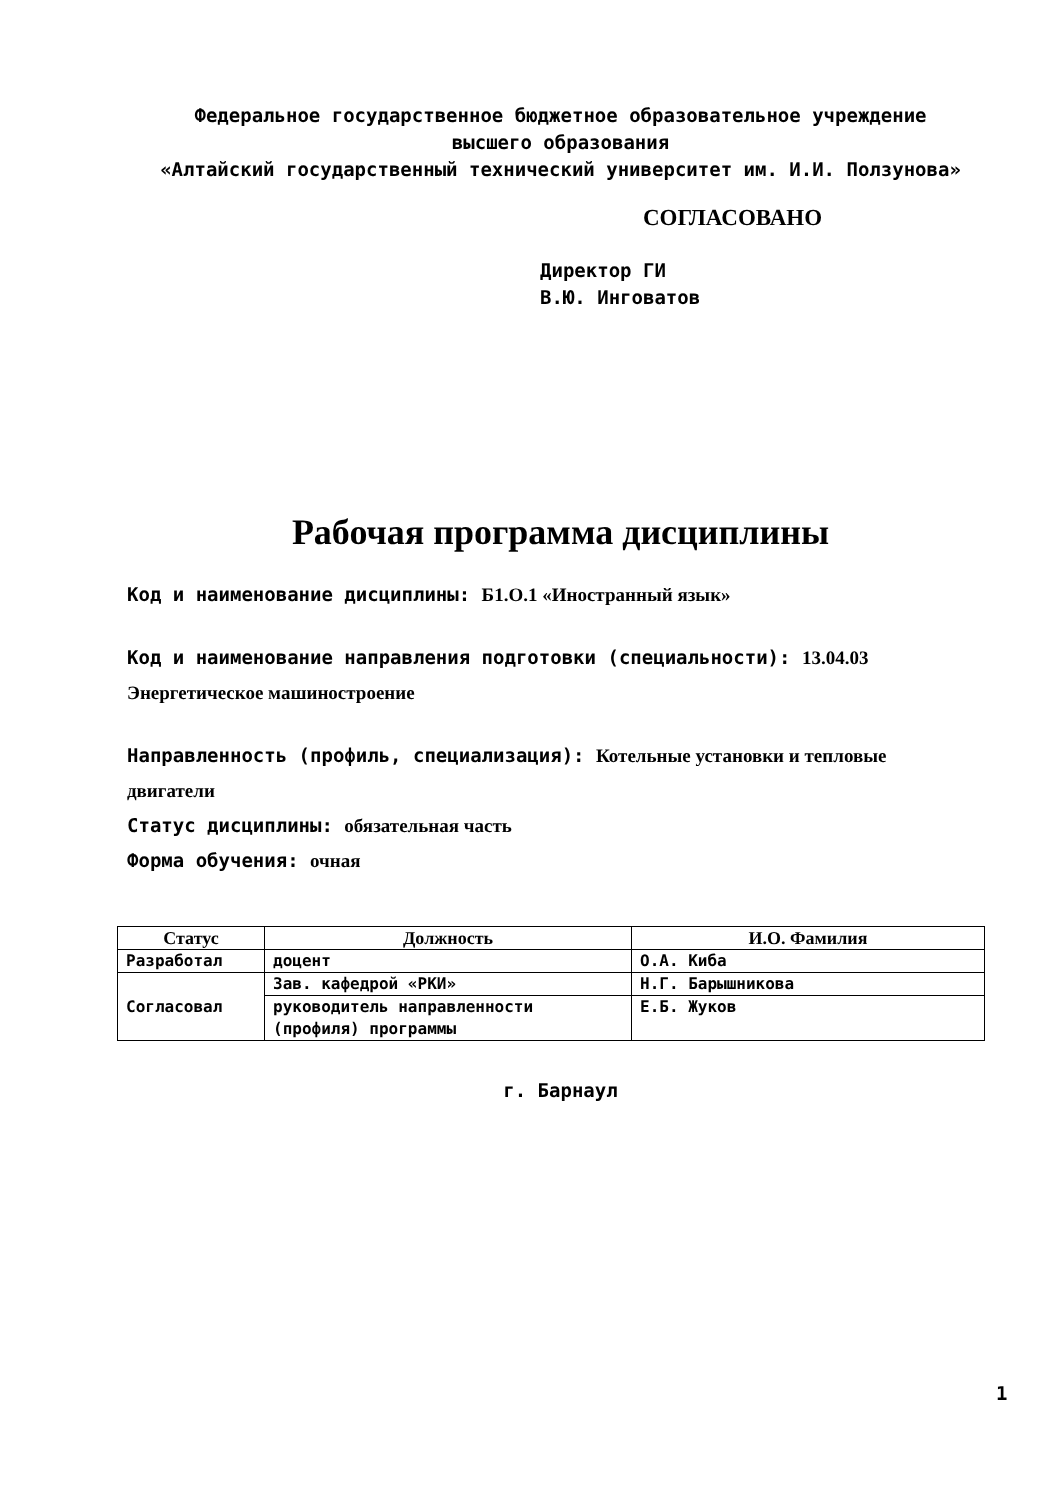Федеральное государственное бюджетное образовательное учреждение
высшего образования
«Алтайский государственный технический университет им. И.И. Ползунова»
СОГЛАСОВАНО
Директор ГИ
В.Ю. Инговатов
Рабочая программа дисциплины
Код и наименование дисциплины: Б1.О.1 «Иностранный язык»
Код и наименование направления подготовки (специальности): 13.04.03 Энергетическое машиностроение
Направленность (профиль, специализация): Котельные установки и тепловые двигатели
Статус дисциплины: обязательная часть
Форма обучения: очная
| Статус | Должность | И.О. Фамилия |
| --- | --- | --- |
| Разработал | доцент | О.А. Киба |
| Согласовал | Зав. кафедрой «РКИ» | Н.Г. Барышникова |
| | руководитель направленности (профиля) программы | Е.Б. Жуков |
г. Барнаул
1